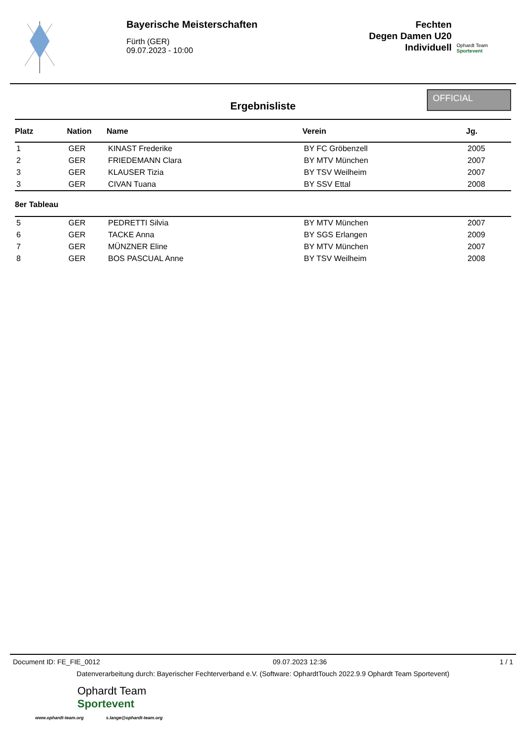Bayerische Meisterschaften
Fürth (GER)
09.07.2023 - 10:00
Fechten
Degen Damen U20
Individuell
Ophardt Team
Sportevent
Ergebnisliste
OFFICIAL
| Platz | Nation | Name | Verein | Jg. |
| --- | --- | --- | --- | --- |
| 1 | GER | KINAST Frederike | BY FC Gröbenzell | 2005 |
| 2 | GER | FRIEDEMANN Clara | BY MTV München | 2007 |
| 3 | GER | KLAUSER Tizia | BY TSV Weilheim | 2007 |
| 3 | GER | CIVAN Tuana | BY SSV Ettal | 2008 |
| 8er Tableau | | | | |
| 5 | GER | PEDRETTI Silvia | BY MTV München | 2007 |
| 6 | GER | TACKE Anna | BY SGS Erlangen | 2009 |
| 7 | GER | MÜNZNER Eline | BY MTV München | 2007 |
| 8 | GER | BOS PASCUAL Anne | BY TSV Weilheim | 2008 |
Document ID: FE_FIE_0012 09.07.2023 12:36 1 / 1
Datenverarbeitung durch: Bayerischer Fechterverband e.V. (Software: OphardtTouch 2022.9.9 Ophardt Team Sportevent)
Ophardt Team
Sportevent
www.ophardt-team.org s.lange@ophardt-team.org